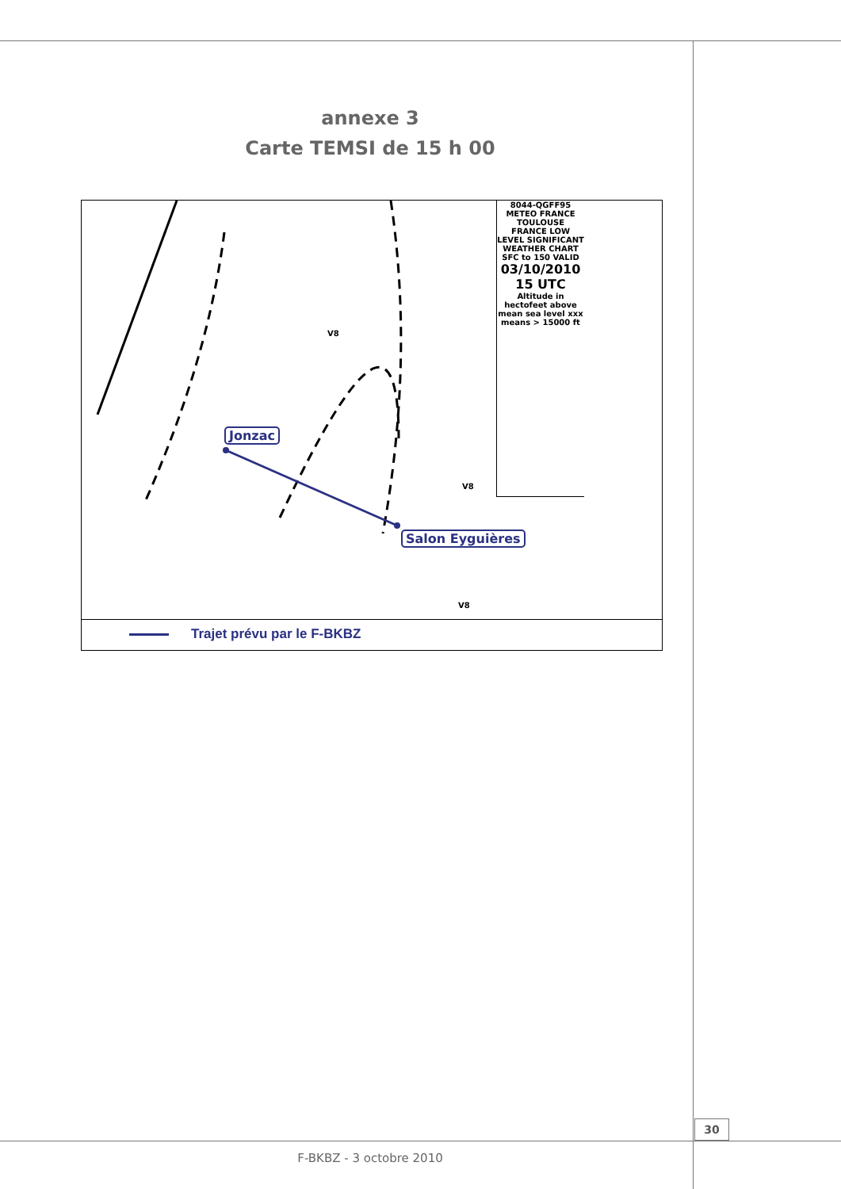annexe 3
Carte TEMSI de 15 h 00
8044-QGFF95
METEO FRANCE
TOULOUSE
FRANCE LOW LEVEL SIGNIFICANT WEATHER CHART SFC to 150 VALID
03/10/2010 15 UTC
Altitude in hectofeet above mean sea level xxx means > 15000 ft
Jonzac
Salon Eyguières
V8
V8
V8
Trajet prévu par le F-BKBZ
30
F-BKBZ - 3 octobre 2010